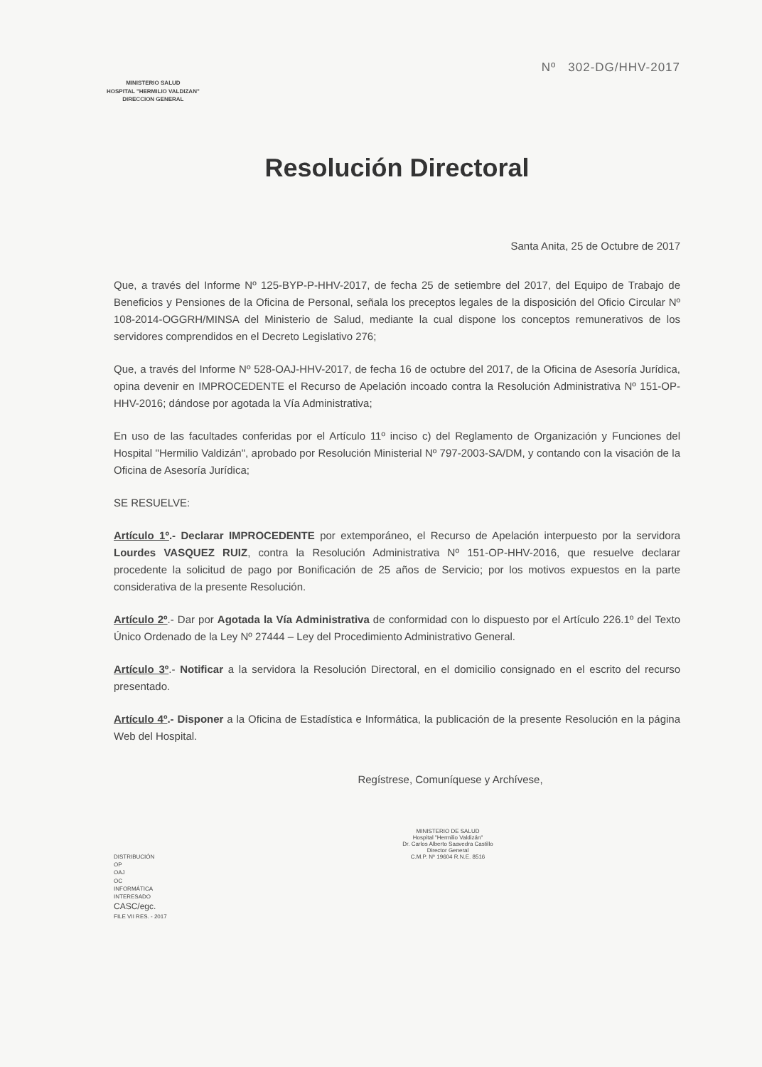MINISTERIO SALUD
HOSPITAL "HERMILIO VALDIZAN"
DIRECCION GENERAL
Nº 302-DG/HHV-2017
Resolución Directoral
Santa Anita, 25 de Octubre de 2017
Que, a través del Informe Nº 125-BYP-P-HHV-2017, de fecha 25 de setiembre del 2017, del Equipo de Trabajo de Beneficios y Pensiones de la Oficina de Personal, señala los preceptos legales de la disposición del Oficio Circular Nº 108-2014-OGGRH/MINSA del Ministerio de Salud, mediante la cual dispone los conceptos remunerativos de los servidores comprendidos en el Decreto Legislativo 276;
Que, a través del Informe Nº 528-OAJ-HHV-2017, de fecha 16 de octubre del 2017, de la Oficina de Asesoría Jurídica, opina devenir en IMPROCEDENTE el Recurso de Apelación incoado contra la Resolución Administrativa Nº 151-OP-HHV-2016; dándose por agotada la Vía Administrativa;
En uso de las facultades conferidas por el Artículo 11º inciso c) del Reglamento de Organización y Funciones del Hospital "Hermilio Valdizán", aprobado por Resolución Ministerial Nº 797-2003-SA/DM, y contando con la visación de la Oficina de Asesoría Jurídica;
SE RESUELVE:
Artículo 1º.- Declarar IMPROCEDENTE por extemporáneo, el Recurso de Apelación interpuesto por la servidora Lourdes VASQUEZ RUIZ, contra la Resolución Administrativa Nº 151-OP-HHV-2016, que resuelve declarar procedente la solicitud de pago por Bonificación de 25 años de Servicio; por los motivos expuestos en la parte considerativa de la presente Resolución.
Artículo 2º.- Dar por Agotada la Vía Administrativa de conformidad con lo dispuesto por el Artículo 226.1º del Texto Único Ordenado de la Ley Nº 27444 – Ley del Procedimiento Administrativo General.
Artículo 3º.- Notificar a la servidora la Resolución Directoral, en el domicilio consignado en el escrito del recurso presentado.
Artículo 4º.- Disponer a la Oficina de Estadística e Informática, la publicación de la presente Resolución en la página Web del Hospital.
Regístrese, Comuníquese y Archívese,
MINISTERIO DE SALUD
Hospital "Hermilio Valdizán"
Dr. Carlos Alberto Saavedra Castillo
Director General
C.M.P. Nº 19604 R.N.E. 8516
DISTRIBUCIÓN
OP
OAJ
OC
INFORMÁTICA
INTERESADO
CASC/egc.
FILE VII RES. - 2017